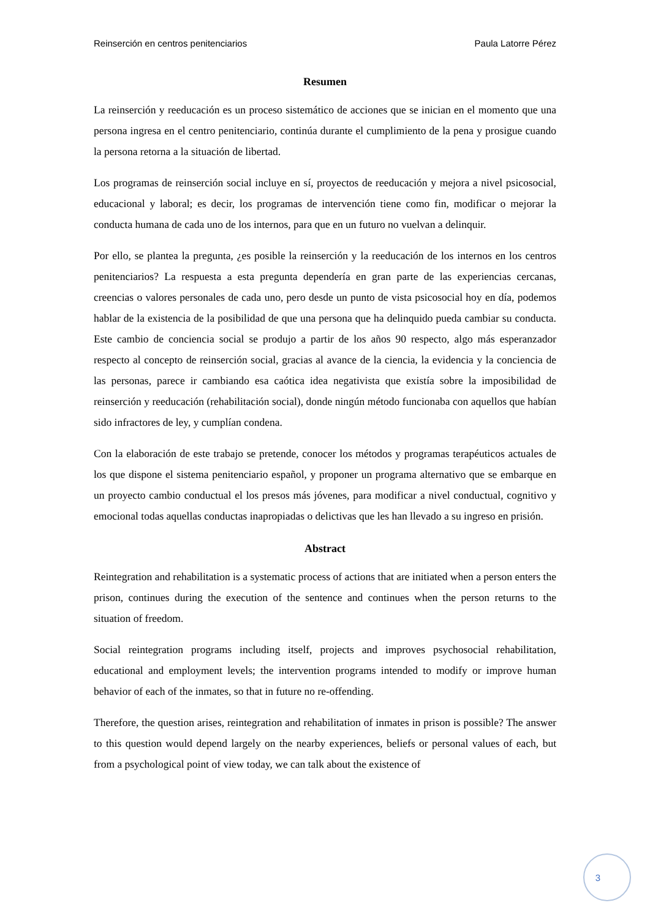Reinserción en centros penitenciarios Paula Latorre Pérez
Resumen
La reinserción y reeducación es un proceso sistemático de acciones que se inician en el momento que una persona ingresa en el centro penitenciario, continúa durante el cumplimiento de la pena y prosigue cuando la persona retorna a la situación de libertad.
Los programas de reinserción social incluye en sí, proyectos de reeducación y mejora a nivel psicosocial, educacional y laboral; es decir, los programas de intervención tiene como fin, modificar o mejorar la conducta humana de cada uno de los internos, para que en un futuro no vuelvan a delinquir.
Por ello, se plantea la pregunta, ¿es posible la reinserción y la reeducación de los internos en los centros penitenciarios? La respuesta a esta pregunta dependería en gran parte de las experiencias cercanas, creencias o valores personales de cada uno, pero desde un punto de vista psicosocial hoy en día, podemos hablar de la existencia de la posibilidad de que una persona que ha delinquido pueda cambiar su conducta. Este cambio de conciencia social se produjo a partir de los años 90 respecto, algo más esperanzador respecto al concepto de reinserción social, gracias al avance de la ciencia, la evidencia y la conciencia de las personas, parece ir cambiando esa caótica idea negativista que existía sobre la imposibilidad de reinserción y reeducación (rehabilitación social), donde ningún método funcionaba con aquellos que habían sido infractores de ley, y cumplían condena.
Con la elaboración de este trabajo se pretende, conocer los métodos y programas terapéuticos actuales de los que dispone el sistema penitenciario español, y proponer un programa alternativo que se embarque en un proyecto cambio conductual el los presos más jóvenes, para modificar a nivel conductual, cognitivo y emocional todas aquellas conductas inapropiadas o delictivas que les han llevado a su ingreso en prisión.
Abstract
Reintegration and rehabilitation is a systematic process of actions that are initiated when a person enters the prison, continues during the execution of the sentence and continues when the person returns to the situation of freedom.
Social reintegration programs including itself, projects and improves psychosocial rehabilitation, educational and employment levels; the intervention programs intended to modify or improve human behavior of each of the inmates, so that in future no re-offending.
Therefore, the question arises, reintegration and rehabilitation of inmates in prison is possible? The answer to this question would depend largely on the nearby experiences, beliefs or personal values of each, but from a psychological point of view today, we can talk about the existence of
3